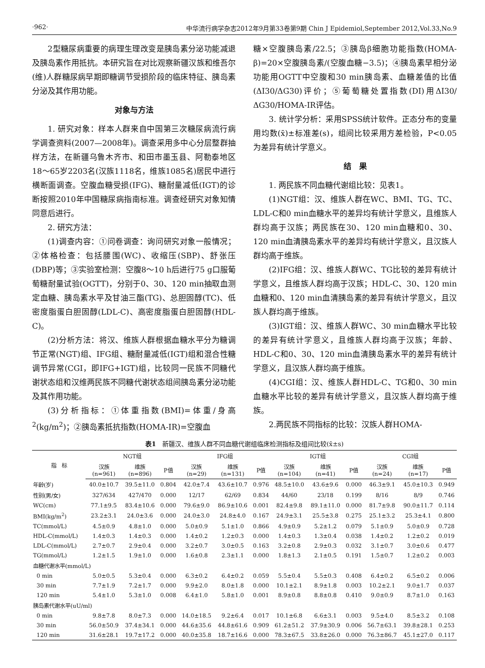·962· 中华流行病学杂志2012年9月第33卷第9期 Chin J Epidemiol,September 2012,Vol.33,No.9
2型糖尿病重要的病理生理改变是胰岛素分泌功能减退及胰岛素作用抵抗。本研究旨在对比观察新疆汉族和维吾尔(维)人群糖尿病早期即糖调节受损阶段的临床特征、胰岛素分泌及其作用功能。
对象与方法
1. 研究对象：样本人群来自中国第三次糖尿病流行病学调查资料(2007—2008年)。调查采用多中心分层整群抽样方法，在新疆乌鲁木齐市、和田市墨玉县、阿勒泰地区18～65岁2203名(汉族1118名，维族1085名)居民中进行横断面调查。空腹血糖受损(IFG)、糖耐量减低(IGT)的诊断按照2010年中国糖尿病指南标准。调查经研究对象知情同意后进行。
2. 研究方法：
(1)调查内容：①问卷调查：询问研究对象一般情况；②体格检查：包括腰围(WC)、收缩压(SBP)、舒张压(DBP)等；③实验室检测：空腹8～10 h后进行75 g口服葡萄糖耐量试验(OGTT)，分别于0、30、120 min抽取血测定血糖、胰岛素水平及甘油三酯(TG)、总胆固醇(TC)、低密度脂蛋白胆固醇(LDL-C)、高密度脂蛋白胆固醇(HDL-C)。
(2)分析方法：将汉、维族人群根据血糖水平分为糖调节正常(NGT)组、IFG组、糖耐量减低(IGT)组和混合性糖调节异常(CGI，即IFG+IGT)组，比较同一民族不同糖代谢状态组和汉维两民族不同糖代谢状态组间胰岛素分泌功能及其作用功能。
(3)分析指标：①体重指数(BMI)=体重/身高<sup>2</sup>(kg/m<sup>2</sup>)；②胰岛素抵抗指数(HOMA-IR)=空腹血
糖×空腹胰岛素/22.5；③胰岛β细胞功能指数(HOMA-β)=20×空腹胰岛素/(空腹血糖−3.5)；④胰岛素早相分泌功能用OGTT中空腹和30 min胰岛素、血糖差值的比值(ΔI30/ΔG30)评价；⑤葡萄糖处置指数(DI)用ΔI30/ΔG30/HOMA-IR评估。
3. 统计学分析：采用SPSS统计软件。正态分布的变量用均数(x̄)±标准差(s)，组间比较采用方差检验，P<0.05为差异有统计学意义。
结　果
1. 两民族不同血糖代谢组比较：见表1。
(1)NGT组：汉、维族人群在WC、BMI、TG、TC、LDL-C和0 min血糖水平的差异均有统计学意义，且维族人群均高于汉族；两民族在30、120 min血糖和0、30、120 min血清胰岛素水平的差异均有统计学意义，且汉族人群均高于维族。
(2)IFG组：汉、维族人群WC、TG比较的差异有统计学意义，且维族人群均高于汉族；HDL-C、30、120 min血糖和0、120 min血清胰岛素的差异有统计学意义，且汉族人群均高于维族。
(3)IGT组：汉、维族人群WC、30 min血糖水平比较的差异有统计学意义，且维族人群均高于汉族；年龄、HDL-C和0、30、120 min血清胰岛素水平的差异有统计学意义，且汉族人群均高于维族。
(4)CGI组：汉、维族人群HDL-C、TG和0、30 min血糖水平比较的差异有统计学意义，且汉族人群均高于维族。
2.两民族不同指标的比较：汉族人群HOMA-
表1　新疆汉、维族人群不同血糖代谢组临床检测指标及组间比较(x̄±s)
| 指 标 | NGT组 | | | IFG组 | | | IGT组 | | | CGI组 | | |
| --- | --- | --- | --- | --- | --- | --- | --- | --- | --- | --- | --- | --- |
| | 汉族 (n=961) | 维族 (n=896) | P值 | 汉族 (n=29) | 维族 (n=131) | P值 | 汉族 (n=104) | 维族 (n=41) | P值 | 汉族 (n=24) | 维族 (n=17) | P值 |
| 年龄(岁) | 40.0±10.7 | 39.5±11.0 | 0.804 | 42.0±7.4 | 43.6±10.7 | 0.976 | 48.5±10.0 | 43.6±9.6 | 0.000 | 46.3±9.1 | 45.0±10.3 | 0.949 |
| 性别(男/女) | 327/634 | 427/470 | 0.000 | 12/17 | 62/69 | 0.834 | 44/60 | 23/18 | 0.199 | 8/16 | 8/9 | 0.746 |
| WC(cm) | 77.1±9.5 | 83.4±10.6 | 0.000 | 79.6±9.0 | 86.9±10.6 | 0.001 | 82.4±9.8 | 89.1±11.0 | 0.000 | 81.7±9.8 | 90.0±11.7 | 0.114 |
| BMI(kg/m<sup>2</sup>) | 23.2±3.1 | 24.0±3.6 | 0.000 | 24.0±3.0 | 24.8±4.0 | 0.167 | 24.9±3.1 | 25.5±3.8 | 0.275 | 25.1±3.2 | 25.3±4.1 | 0.800 |
| TC(mmol/L) | 4.5±0.9 | 4.8±1.0 | 0.000 | 5.0±0.9 | 5.1±1.0 | 0.866 | 4.9±0.9 | 5.2±1.2 | 0.079 | 5.1±0.9 | 5.0±0.9 | 0.728 |
| HDL-C(mmol/L) | 1.4±0.3 | 1.4±0.3 | 0.000 | 1.4±0.2 | 1.2±0.3 | 0.000 | 1.4±0.3 | 1.3±0.4 | 0.038 | 1.4±0.2 | 1.2±0.2 | 0.019 |
| LDL-C(mmol/L) | 2.7±0.7 | 2.9±0.4 | 0.000 | 3.2±0.7 | 3.0±0.5 | 0.163 | 3.2±0.8 | 2.9±0.3 | 0.032 | 3.1±0.7 | 3.0±0.6 | 0.477 |
| TG(mmol/L) | 1.2±1.5 | 1.9±1.0 | 0.000 | 1.6±0.8 | 2.3±1.1 | 0.000 | 1.8±1.3 | 2.1±0.5 | 0.191 | 1.5±0.7 | 1.2±0.2 | 0.003 |
| 血糖代谢水平(mmol/L) | | | | | | | | | | | | |
| 0 min | 5.0±0.5 | 5.3±0.4 | 0.000 | 6.3±0.2 | 6.4±0.2 | 0.059 | 5.5±0.4 | 5.5±0.3 | 0.408 | 6.4±0.2 | 6.5±0.2 | 0.006 |
| 30 min | 7.7±1.9 | 7.2±1.7 | 0.000 | 9.9±2.0 | 8.0±1.8 | 0.000 | 10.1±2.1 | 8.9±1.8 | 0.003 | 10.2±2.1 | 9.0±1.7 | 0.037 |
| 120 min | 5.4±1.0 | 5.3±1.0 | 0.008 | 6.4±1.0 | 5.8±1.0 | 0.001 | 8.9±0.8 | 8.8±0.8 | 0.410 | 9.0±0.9 | 8.7±1.0 | 0.163 |
| 胰岛素代谢水平(uU/ml) | | | | | | | | | | | | |
| 0 min | 9.8±7.8 | 8.0±7.3 | 0.000 | 14.0±18.5 | 9.2±6.4 | 0.017 | 10.1±6.8 | 6.6±3.1 | 0.003 | 9.5±4.0 | 8.5±3.2 | 0.108 |
| 30 min | 56.0±50.9 | 37.4±34.1 | 0.000 | 44.6±35.6 | 44.8±61.6 | 0.909 | 61.2±51.2 | 37.9±30.9 | 0.006 | 56.7±63.1 | 39.8±28.1 | 0.253 |
| 120 min | 31.6±28.1 | 19.7±17.2 | 0.000 | 40.0±35.8 | 18.7±16.6 | 0.000 | 78.3±67.5 | 33.8±26.0 | 0.000 | 76.3±86.7 | 45.1±27.0 | 0.117 |